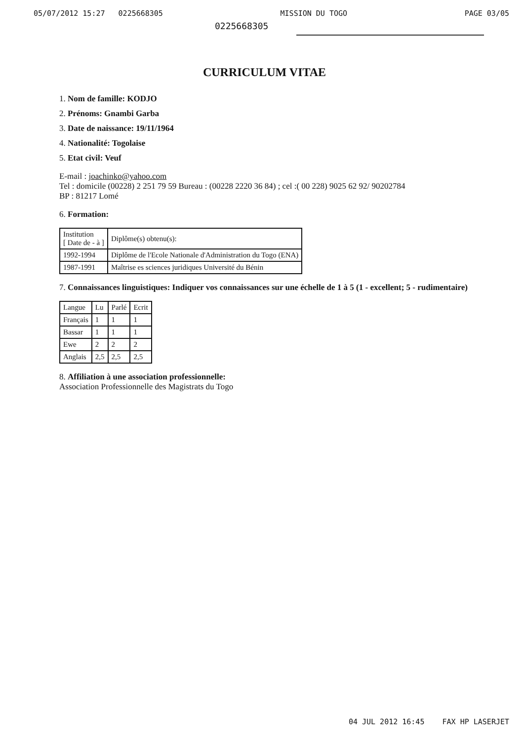05/07/2012 15:27 0225668305 MISSION DU TOGO PAGE 03/05
0225668305
CURRICULUM VITAE
1. Nom de famille: KODJO
2. Prénoms: Gnambi Garba
3. Date de naissance: 19/11/1964
4. Nationalité: Togolaise
5. Etat civil: Veuf
E-mail : joachinko@yahoo.com
Tel : domicile (00228) 2 251 79 59 Bureau : (00228 2220 36 84) ; cel :( 00 228) 9025 62 92/ 90202784
BP : 81217 Lomé
6. Formation:
| Institution [ Date de - à ] | Diplôme(s) obtenu(s): |
| --- | --- |
| 1992-1994 | Diplôme de l'Ecole Nationale d'Administration du Togo (ENA) |
| 1987-1991 | Maîtrise es sciences juridiques Université du Bénin |
7. Connaissances linguistiques: Indiquer vos connaissances sur une échelle de 1 à 5 (1 - excellent; 5 - rudimentaire)
| Langue | Lu | Parlé | Ecrit |
| --- | --- | --- | --- |
| Français | 1 | 1 | 1 |
| Bassar | 1 | 1 | 1 |
| Ewe | 2 | 2 | 2 |
| Anglais | 2,5 | 2,5 | 2,5 |
8. Affiliation à une association professionnelle:
Association Professionnelle des Magistrats du Togo
04 JUL 2012 16:45 FAX HP LASERJET